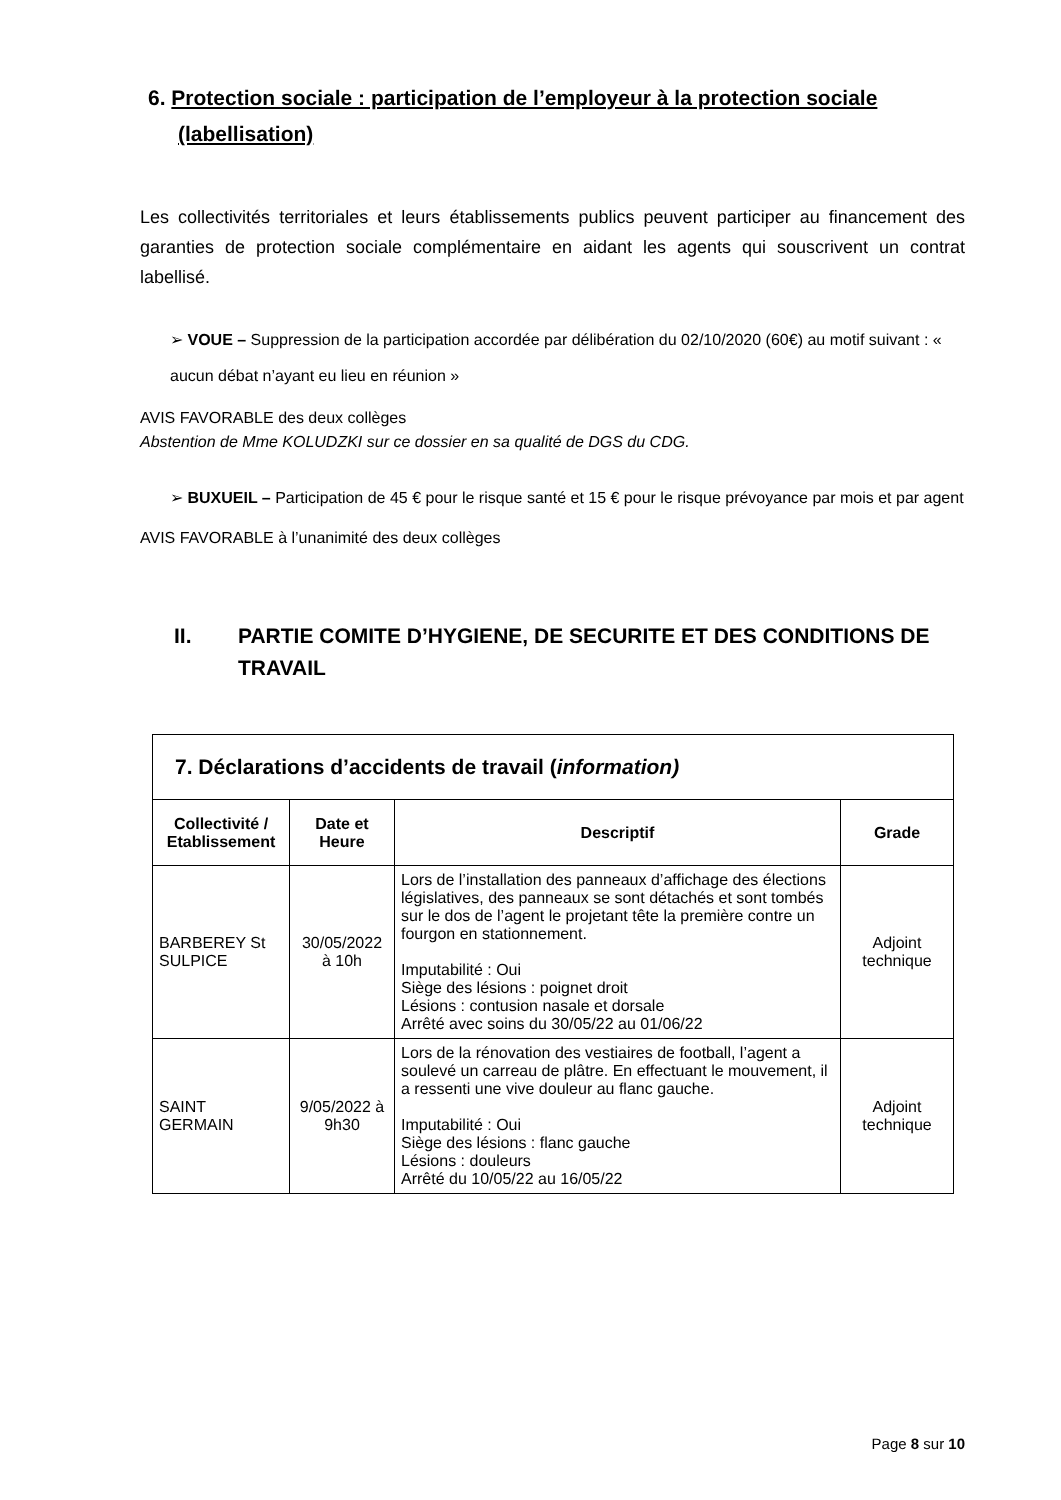6. Protection sociale : participation de l’employeur à la protection sociale (labellisation)
Les collectivités territoriales et leurs établissements publics peuvent participer au financement des garanties de protection sociale complémentaire en aidant les agents qui souscrivent un contrat labellisé.
➢ VOUE – Suppression de la participation accordée par délibération du 02/10/2020 (60€) au motif suivant : « aucun débat n’ayant eu lieu en réunion »
AVIS FAVORABLE des deux collèges
Abstention de Mme KOLUDZKI sur ce dossier en sa qualité de DGS du CDG.
➢ BUXUEIL – Participation de 45 € pour le risque santé et 15 € pour le risque prévoyance par mois et par agent
AVIS FAVORABLE à l’unanimité des deux collèges
II. PARTIE COMITE D’HYGIENE, DE SECURITE ET DES CONDITIONS DE TRAVAIL
| 7. Déclarations d’accidents de travail ( information) | | | |
| --- | --- | --- | --- |
| Collectivité / Etablissement | Date et Heure | Descriptif | Grade |
| BARBEREY St SULPICE | 30/05/2022 à 10h | Lors de l’installation des panneaux d’affichage des élections législatives, des panneaux se sont détachés et sont tombés sur le dos de l’agent le projetant tête la première contre un fourgon en stationnement. Imputabilité : Oui Siège des lésions : poignet droit Lésions : contusion nasale et dorsale Arrêté avec soins du 30/05/22 au 01/06/22 | Adjoint technique |
| SAINT GERMAIN | 9/05/2022 à 9h30 | Lors de la rénovation des vestiaires de football, l’agent a soulevé un carreau de plâtre. En effectuant le mouvement, il a ressenti une vive douleur au flanc gauche. Imputabilité : Oui Siège des lésions : flanc gauche Lésions : douleurs Arrêté du 10/05/22 au 16/05/22 | Adjoint technique |
Page 8 sur 10